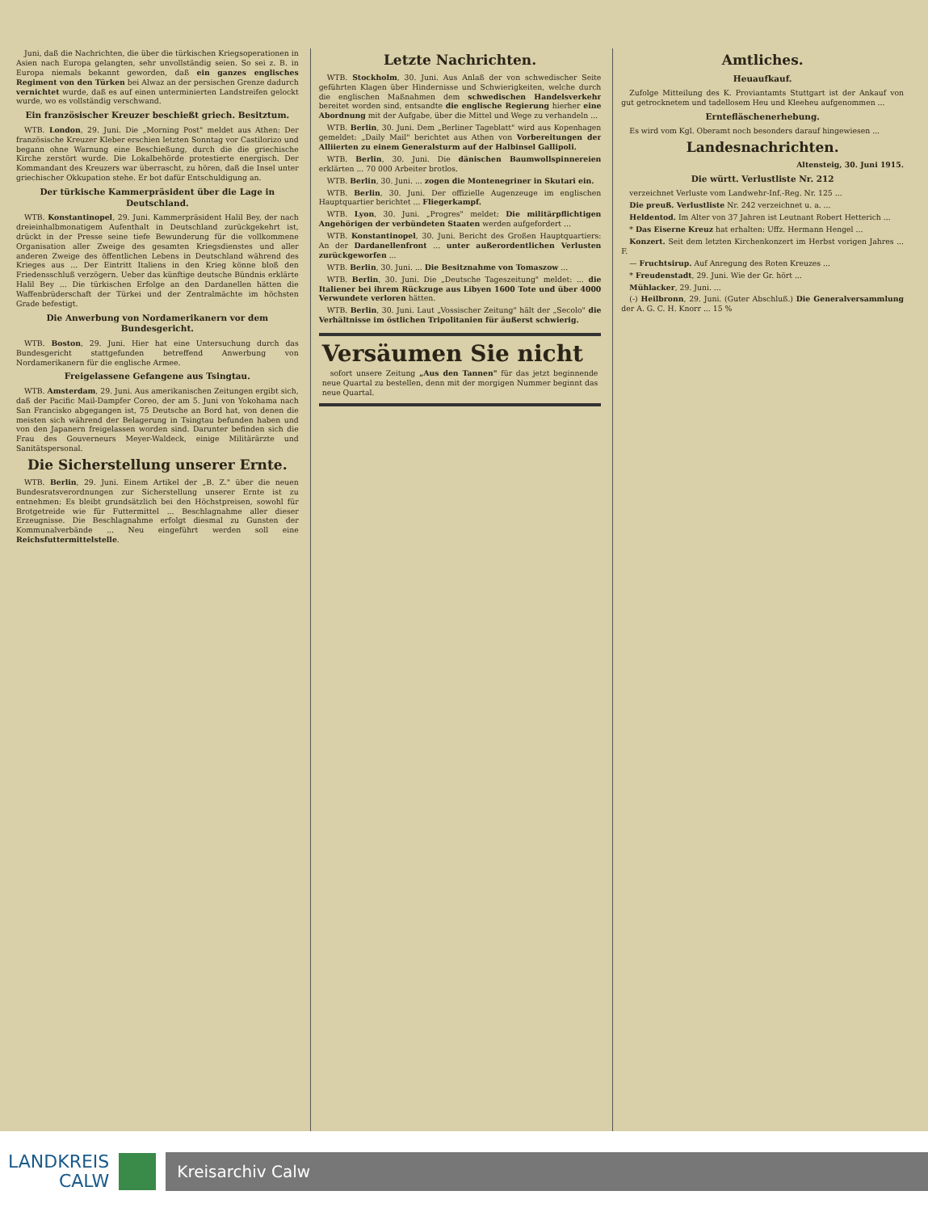Juni, daß die Nachrichten, die über die türkischen Kriegsoperationen in Asien nach Europa gelangten, sehr unvollständig seien. So sei z. B. in Europa niemals bekannt geworden, daß ein ganzes englisches Regiment von den Türken bei Alwaz an der persischen Grenze dadurch vernichtet wurde, daß es auf einen unterminierten Landstreifen gelockt wurde, wo es vollständig verschwand.
Ein französischer Kreuzer beschießt griech. Besitztum.
WTB. London, 29. Juni. Die „Morning Post" meldet aus Athen: Der französische Kreuzer Kleber erschien letzten Sonntag vor Castilorizo und begann ohne Warnung eine Beschießung, durch die die griechische Kirche zerstört wurde. Die Lokalbehörde protestierte energisch. Der Kommandant des Kreuzers war überrascht, zu hören, daß die Insel unter griechischer Okkupation stehe. Er bot dafür Entschuldigung an.
Der türkische Kammerpräsident über die Lage in Deutschland.
WTB. Konstantinopel, 29. Juni. Kammerpräsident Halil Bey, der nach dreieinhalbmonatigem Aufenthalt in Deutschland zurückgekehrt ist, drückt in der Presse seine tiefe Bewunderung für die vollkommene Organisation aller Zweige des gesamten Kriegsdienstes und aller anderen Zweige des öffentlichen Lebens in Deutschland während des Krieges aus ... Der Eintritt Italiens in den Krieg könne bloß den Friedensschluß verzögern. Ueber das künftige deutsche Bündnis erklärte Halil Bey ... Die türkischen Erfolge an den Dardanellen hätten die Waffenbrüderschaft der Türkei und der Zentralmächte im höchsten Grade befestigt.
Die Anwerbung von Nordamerikanern vor dem Bundesgericht.
WTB. Boston, 29. Juni. Hier hat eine Untersuchung durch das Bundesgericht stattgefunden betreffend Anwerbung von Nordamerikanern für die englische Armee.
Freigelassene Gefangene aus Tsingtau.
WTB. Amsterdam, 29. Juni. Aus amerikanischen Zeitungen ergibt sich, daß der Pacific Mail-Dampfer Coreo, der am 5. Juni von Yokohama nach San Francisko abgegangen ist, 75 Deutsche an Bord hat, von denen die meisten sich während der Belagerung in Tsingtau befunden haben und von den Japanern freigelassen worden sind. Darunter befinden sich die Frau des Gouverneurs Meyer-Waldeck, einige Militärärzte und Sanitätspersonal.
Die Sicherstellung unserer Ernte.
WTB. Berlin, 29. Juni. Einem Artikel der „B. Z." über die neuen Bundesratsverordnungen zur Sicherstellung unserer Ernte ist zu entnehmen: Es bleibt grundsätzlich bei den Höchstpreisen, sowohl für Brotgetreide wie für Futtermittel ... Beschlagnahme aller dieser Erzeugnisse. Die Beschlagnahme erfolgt diesmal zu Gunsten der Kommunalverbände ... Neu eingeführt werden soll eine Reichsfuttermittelstelle.
Letzte Nachrichten.
WTB. Stockholm, 30. Juni. Aus Anlaß der von schwedischer Seite geführten Klagen über Hindernisse und Schwierigkeiten, welche durch die englischen Maßnahmen dem schwedischen Handelsverkehr bereitet worden sind, entsandte die englische Regierung hierher eine Abordnung mit der Aufgabe, über die Mittel und Wege zu verhandeln ...
WTB. Berlin, 30. Juni. Dem „Berliner Tageblatt" wird aus Kopenhagen gemeldet: „Daily Mail" berichtet aus Athen von Vorbereitungen der Alliierten zu einem Generalsturm auf der Halbinsel Gallipoli.
WTB. Berlin, 30. Juni. Die dänischen Baumwollspinnereien erklärten ... 70 000 Arbeiter brotlos.
WTB. Berlin, 30. Juni. ... zogen die Montenegriner in Skutari ein.
WTB. Berlin, 30. Juni. Der offizielle Augenzeuge im englischen Hauptquartier berichtet ... Fliegerkampf.
WTB. Lyon, 30. Juni. „Progres" meldet: Die militärpflichtigen Angehörigen der verbündeten Staaten werden aufgefordert ...
WTB. Konstantinopel, 30. Juni. Bericht des Großen Hauptquartiers: An der Dardanellenfront ... unter außerordentlichen Verlusten zurückgeworfen ...
WTB. Berlin, 30. Juni. ... Die Besitznahme von Tomaszow ...
WTB. Berlin, 30. Juni. Die „Deutsche Tageszeitung" meldet: ... die Italiener bei ihrem Rückzuge aus Libyen 1600 Tote und über 4000 Verwundete verloren hätten.
WTB. Berlin, 30. Juni. Laut „Vossischer Zeitung" hält der „Secolo" die Verhältnisse im östlichen Tripolitanien für äußerst schwierig.
Versäumen Sie nicht
sofort unsere Zeitung „Aus den Tannen" für das jetzt beginnende neue Quartal zu bestellen, denn mit der morgigen Nummer beginnt das neue Quartal.
Amtliches.
Heuaufkauf.
Zufolge Mitteilung des K. Proviantamts Stuttgart ist der Ankauf von gut getrocknetem und tadellosem Heu und Kleeheu aufgenommen ...
Erntefläschenerhebung.
Es wird vom Kgl. Oberamt noch besonders darauf hingewiesen ...
Landesnachrichten.
Altensteig, 30. Juni 1915.
Die württ. Verlustliste Nr. 212
verzeichnet Verluste vom Landwehr-Inf.-Reg. Nr. 125 ...
Die preuß. Verlustliste Nr. 242 verzeichnet u. a. ...
Heldentod. Im Alter von 37 Jahren ist Leutnant Robert Hetterich ...
* Das Eiserne Kreuz hat erhalten: Uffz. Hermann Hengel ...
Konzert. Seit dem letzten Kirchenkonzert im Herbst vorigen Jahres ... F.
— Fruchtsirup. Auf Anregung des Roten Kreuzes ...
* Freudenstadt, 29. Juni. Wie der Gr. hört ...
Mühlacker, 29. Juni. ...
(-) Heilbronn, 29. Juni. (Guter Abschluß.) Die Generalversammlung der A. G. C. H. Knorr ... 15 %
LANDKREIS
CALW
Kreisarchiv Calw